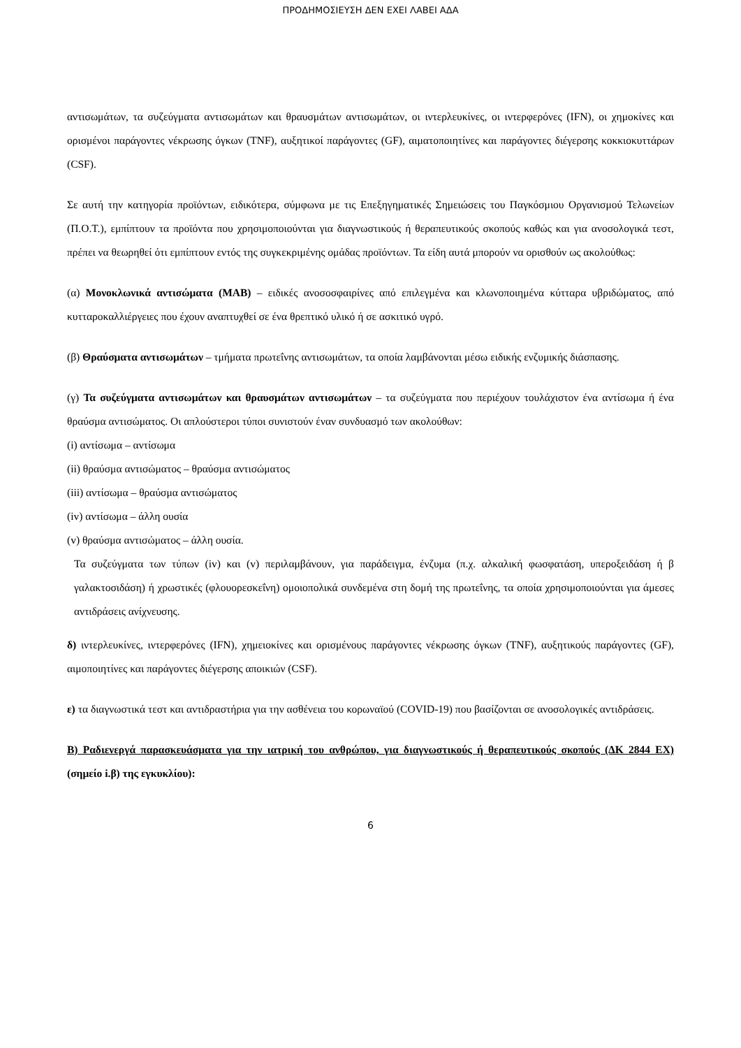ΠΡΟΔΗΜΟΣΙΕΥΣΗ ΔΕΝ ΕΧΕΙ ΛΑΒΕΙ ΑΔΑ
αντισωμάτων, τα συζεύγματα αντισωμάτων και θραυσμάτων αντισωμάτων, οι ιντερλευκίνες, οι ιντερφερόνες (IFN), οι χημοκίνες και ορισμένοι παράγοντες νέκρωσης όγκων (TNF), αυξητικοί παράγοντες (GF), αιματοποιητίνες και παράγοντες διέγερσης κοκκιοκυττάρων (CSF).
Σε αυτή την κατηγορία προϊόντων, ειδικότερα, σύμφωνα με τις Επεξηγηματικές Σημειώσεις του Παγκόσμιου Οργανισμού Τελωνείων (Π.Ο.Τ.), εμπίπτουν τα προϊόντα που χρησιμοποιούνται για διαγνωστικούς ή θεραπευτικούς σκοπούς καθώς και για ανοσολογικά τεστ, πρέπει να θεωρηθεί ότι εμπίπτουν εντός της συγκεκριμένης ομάδας προϊόντων. Τα είδη αυτά μπορούν να ορισθούν ως ακολούθως:
(α) Μονοκλωνικά αντισώματα (MAB) – ειδικές ανοσοσφαιρίνες από επιλεγμένα και κλωνοποιημένα κύτταρα υβριδώματος, από κυτταροκαλλιέργειες που έχουν αναπτυχθεί σε ένα θρεπτικό υλικό ή σε ασκιτικό υγρό.
(β) Θραύσματα αντισωμάτων – τμήματα πρωτεΐνης αντισωμάτων, τα οποία λαμβάνονται μέσω ειδικής ενζυμικής διάσπασης.
(γ) Τα συζεύγματα αντισωμάτων και θραυσμάτων αντισωμάτων – τα συζεύγματα που περιέχουν τουλάχιστον ένα αντίσωμα ή ένα θραύσμα αντισώματος. Οι απλούστεροι τύποι συνιστούν έναν συνδυασμό των ακολούθων:
(i) αντίσωμα – αντίσωμα
(ii) θραύσμα αντισώματος – θραύσμα αντισώματος
(iii) αντίσωμα – θραύσμα αντισώματος
(iv) αντίσωμα – άλλη ουσία
(v) θραύσμα αντισώματος – άλλη ουσία.
Τα συζεύγματα των τύπων (iv) και (v) περιλαμβάνουν, για παράδειγμα, ένζυμα (π.χ. αλκαλική φωσφατάση, υπεροξειδάση ή β γαλακτοσιδάση) ή χρωστικές (φλουορεσκεΐνη) ομοιοπολικά συνδεμένα στη δομή της πρωτεΐνης, τα οποία χρησιμοποιούνται για άμεσες αντιδράσεις ανίχνευσης.
δ) ιντερλευκίνες, ιντερφερόνες (IFN), χημειοκίνες και ορισμένους παράγοντες νέκρωσης όγκων (TNF), αυξητικούς παράγοντες (GF), αιμοποιητίνες και παράγοντες διέγερσης αποικιών (CSF).
ε) τα διαγνωστικά τεστ και αντιδραστήρια για την ασθένεια του κορωναϊού (COVID-19) που βασίζονται σε ανοσολογικές αντιδράσεις.
Β) Ραδιενεργά παρασκευάσματα για την ιατρική του ανθρώπου, για διαγνωστικούς ή θεραπευτικούς σκοπούς (ΔΚ 2844 ΕΧ) (σημείο i.β) της εγκυκλίου):
6